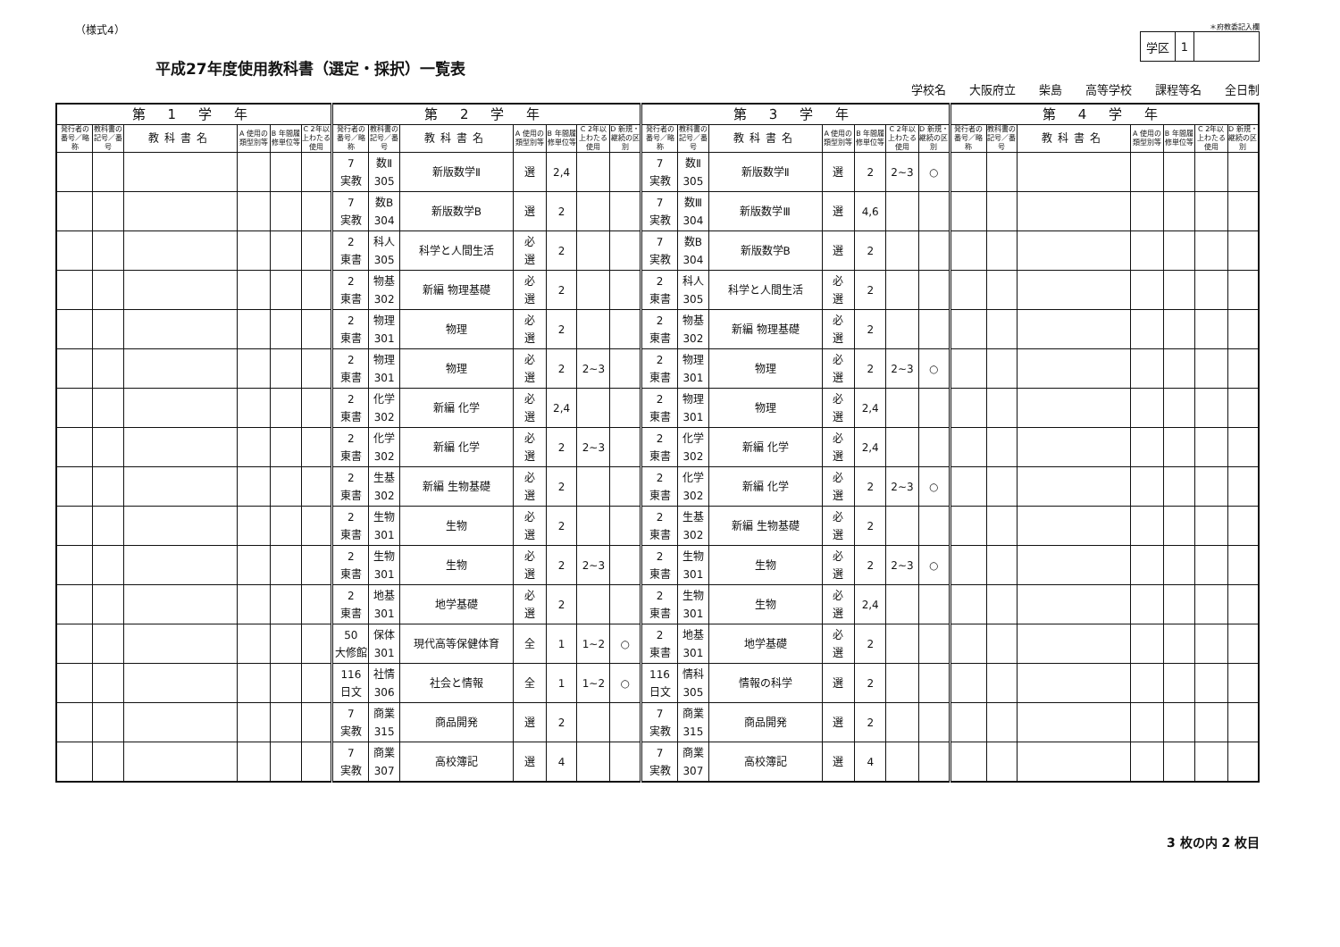（様式4）
平成27年度使用教科書（選定・採択）一覧表
＊府教委記入欄
| 学区 | 1 | |
学校名 大阪府立 柴島 高等学校 課程等名 全日制
| 第 1 学 年 | | | | | | 第 2 学 年 | | | | | | | 第 3 学 年 | | | | | | | 第 4 学 年 | | | | | | |
| --- | --- | --- | --- | --- | --- | --- | --- | --- | --- | --- | --- | --- | --- | --- | --- | --- | --- | --- | --- | --- | --- | --- | --- | --- | --- | --- |
| 発行者の番号／略称 | 教科書の記号／番号 | 教科書名 | A 使用の類型別等 | B 年間履修単位等 | C 2年以上わたる使用 | 発行者の番号／略称 | 教科書の記号／番号 | 教科書名 | A 使用の類型別等 | B 年間履修単位等 | C 2年以上わたる使用 | D 新規・継続の区別 | 発行者の番号／略称 | 教科書の記号／番号 | 教科書名 | A 使用の類型別等 | B 年間履修単位等 | C 2年以上わたる使用 | D 新規・継続の区別 | 発行者の番号／略称 | 教科書の記号／番号 | 教科書名 | A 使用の類型別等 | B 年間履修単位等 | C 2年以上わたる使用 | D 新規・継続の区別 |
| | | | | | | 7 実教 | 数Ⅱ 305 | 新版数学Ⅱ | 選 | 2,4 | | | 7 実教 | 数Ⅱ 305 | 新版数学Ⅱ | 選 | 2 | 2~3 | ○ | | | | | | | |
| | | | | | | 7 実教 | 数B 304 | 新版数学B | 選 | 2 | | | 7 実教 | 数Ⅲ 304 | 新版数学Ⅲ | 選 | 4,6 | | | | | | | | | |
| | | | | | | 2 東書 | 科人 305 | 科学と人間生活 | 必 選 | 2 | | | 7 実教 | 数B 304 | 新版数学B | 選 | 2 | | | | | | | | | |
| | | | | | | 2 東書 | 物基 302 | 新編 物理基礎 | 必 選 | 2 | | | 2 東書 | 科人 305 | 科学と人間生活 | 必 選 | 2 | | | | | | | | | |
| | | | | | | 2 東書 | 物理 301 | 物理 | 必 選 | 2 | | | 2 東書 | 物基 302 | 新編 物理基礎 | 必 選 | 2 | | | | | | | | | |
| | | | | | | 2 東書 | 物理 301 | 物理 | 必 選 | 2 | 2~3 | | 2 東書 | 物理 301 | 物理 | 必 選 | 2 | 2~3 | ○ | | | | | | | |
| | | | | | | 2 東書 | 化学 302 | 新編 化学 | 必 選 | 2,4 | | | 2 東書 | 物理 301 | 物理 | 必 選 | 2,4 | | | | | | | | | |
| | | | | | | 2 東書 | 化学 302 | 新編 化学 | 必 選 | 2 | 2~3 | | 2 東書 | 化学 302 | 新編 化学 | 必 選 | 2,4 | | | | | | | | | |
| | | | | | | 2 東書 | 生基 302 | 新編 生物基礎 | 必 選 | 2 | | | 2 東書 | 化学 302 | 新編 化学 | 必 選 | 2 | 2~3 | ○ | | | | | | | |
| | | | | | | 2 東書 | 生物 301 | 生物 | 必 選 | 2 | | | 2 東書 | 生基 302 | 新編 生物基礎 | 必 選 | 2 | | | | | | | | | |
| | | | | | | 2 東書 | 生物 301 | 生物 | 必 選 | 2 | 2~3 | | 2 東書 | 生物 301 | 生物 | 必 選 | 2 | 2~3 | ○ | | | | | | | |
| | | | | | | 2 東書 | 地基 301 | 地学基礎 | 必 選 | 2 | | | 2 東書 | 生物 301 | 生物 | 必 選 | 2,4 | | | | | | | | | |
| | | | | | | 50 大修館 | 保体 301 | 現代高等保健体育 | 全 | 1 | 1~2 | ○ | 2 東書 | 地基 301 | 地学基礎 | 必 選 | 2 | | | | | | | | | |
| | | | | | | 116 日文 | 社情 306 | 社会と情報 | 全 | 1 | 1~2 | ○ | 116 日文 | 情科 305 | 情報の科学 | 選 | 2 | | | | | | | | | |
| | | | | | | 7 実教 | 商業 315 | 商品開発 | 選 | 2 | | | 7 実教 | 商業 315 | 商品開発 | 選 | 2 | | | | | | | | | |
| | | | | | | 7 実教 | 商業 307 | 高校簿記 | 選 | 4 | | | 7 実教 | 商業 307 | 高校簿記 | 選 | 4 | | | | | | | | | |
3 枚の内 2 枚目